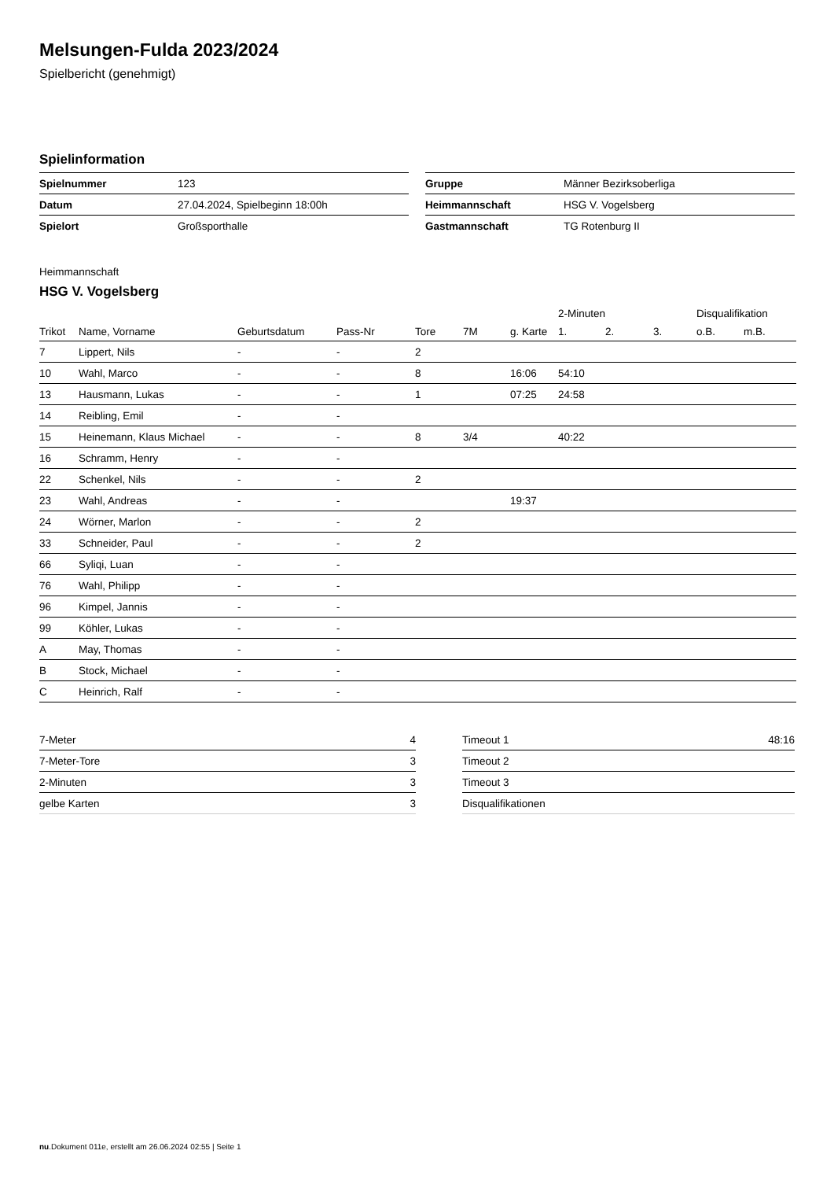Melsungen-Fulda 2023/2024
Spielbericht (genehmigt)
Spielinformation
| Spielnummer | 123 |
| Datum | 27.04.2024, Spielbeginn 18:00h |
| Spielort | Großsporthalle |
| Gruppe | Männer Bezirksoberliga |
| Heimmannschaft | HSG V. Vogelsberg |
| Gastmannschaft | TG Rotenburg II |
Heimmannschaft
HSG V. Vogelsberg
| | | | | | | | 2-Minuten | | | Disqualifikation | |
| --- | --- | --- | --- | --- | --- | --- | --- | --- | --- | --- | --- |
| Trikot | Name, Vorname | Geburtsdatum | Pass-Nr | Tore | 7M | g. Karte | 1. | 2. | 3. | o.B. | m.B. |
| 7 | Lippert, Nils | - | - | 2 | | | | | | | |
| 10 | Wahl, Marco | - | - | 8 | | 16:06 | 54:10 | | | | |
| 13 | Hausmann, Lukas | - | - | 1 | | 07:25 | 24:58 | | | | |
| 14 | Reibling, Emil | - | - | | | | | | | | |
| 15 | Heinemann, Klaus Michael | - | - | 8 | 3/4 | | 40:22 | | | | |
| 16 | Schramm, Henry | - | - | | | | | | | | |
| 22 | Schenkel, Nils | - | - | 2 | | | | | | | |
| 23 | Wahl, Andreas | - | - | | | 19:37 | | | | | |
| 24 | Wörner, Marlon | - | - | 2 | | | | | | | |
| 33 | Schneider, Paul | - | - | 2 | | | | | | | |
| 66 | Syliqi, Luan | - | - | | | | | | | | |
| 76 | Wahl, Philipp | - | - | | | | | | | | |
| 96 | Kimpel, Jannis | - | - | | | | | | | | |
| 99 | Köhler, Lukas | - | - | | | | | | | | |
| A | May, Thomas | - | - | | | | | | | | |
| B | Stock, Michael | - | - | | | | | | | | |
| C | Heinrich, Ralf | - | - | | | | | | | | |
| 7-Meter | 4 |
| 7-Meter-Tore | 3 |
| 2-Minuten | 3 |
| gelbe Karten | 3 |
| Timeout 1 | 48:16 |
| Timeout 2 | |
| Timeout 3 | |
| Disqualifikationen | |
nu.Dokument 011e, erstellt am 26.06.2024 02:55 | Seite 1